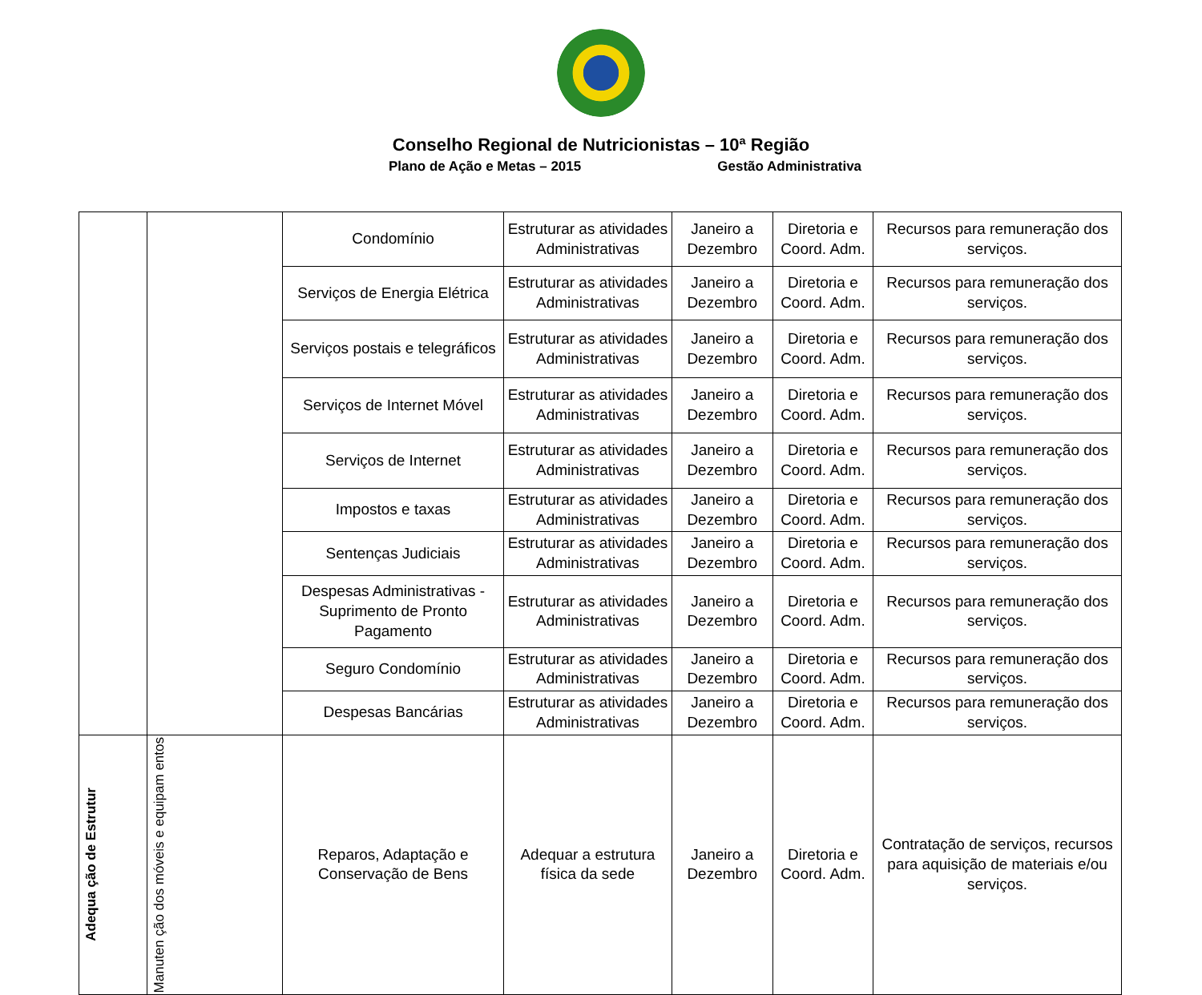Conselho Regional de Nutricionistas – 10ª Região
Plano de Ação e Metas – 2015 Gestão Administrativa
| | | Condomínio | Estruturar as atividades Administrativas | Janeiro a Dezembro | Diretoria e Coord. Adm. | Recursos para remuneração dos serviços. |
| | | Serviços de Energia Elétrica | Estruturar as atividades Administrativas | Janeiro a Dezembro | Diretoria e Coord. Adm. | Recursos para remuneração dos serviços. |
| | | Serviços postais e telegráficos | Estruturar as atividades Administrativas | Janeiro a Dezembro | Diretoria e Coord. Adm. | Recursos para remuneração dos serviços. |
| | | Serviços de Internet Móvel | Estruturar as atividades Administrativas | Janeiro a Dezembro | Diretoria e Coord. Adm. | Recursos para remuneração dos serviços. |
| | | Serviços de Internet | Estruturar as atividades Administrativas | Janeiro a Dezembro | Diretoria e Coord. Adm. | Recursos para remuneração dos serviços. |
| | | Impostos e taxas | Estruturar as atividades Administrativas | Janeiro a Dezembro | Diretoria e Coord. Adm. | Recursos para remuneração dos serviços. |
| | | Sentenças Judiciais | Estruturar as atividades Administrativas | Janeiro a Dezembro | Diretoria e Coord. Adm. | Recursos para remuneração dos serviços. |
| | | Despesas Administrativas - Suprimento de Pronto Pagamento | Estruturar as atividades Administrativas | Janeiro a Dezembro | Diretoria e Coord. Adm. | Recursos para remuneração dos serviços. |
| | | Seguro Condomínio | Estruturar as atividades Administrativas | Janeiro a Dezembro | Diretoria e Coord. Adm. | Recursos para remuneração dos serviços. |
| | | Despesas Bancárias | Estruturar as atividades Administrativas | Janeiro a Dezembro | Diretoria e Coord. Adm. | Recursos para remuneração dos serviços. |
| Adequa ção de Estrutur | Manuten ção dos móveis e equipam entos | Reparos, Adaptação e Conservação de Bens | Adequar a estrutura física da sede | Janeiro a Dezembro | Diretoria e Coord. Adm. | Contratação de serviços, recursos para aquisição de materiais e/ou serviços. |